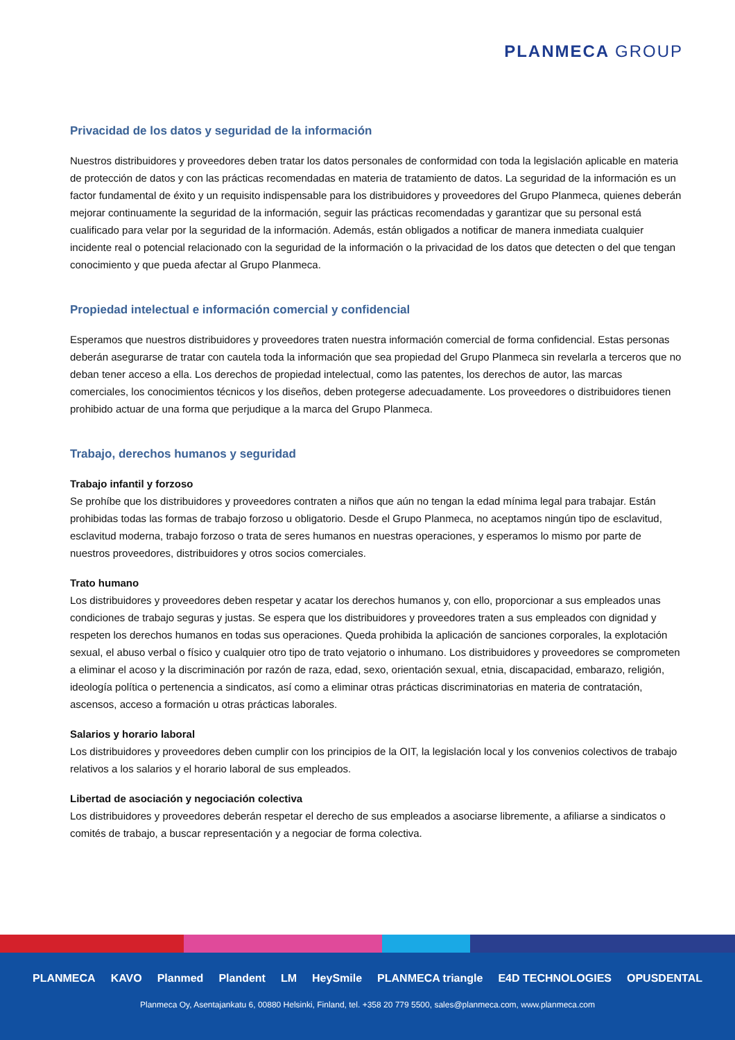PLANMECA GROUP
Privacidad de los datos y seguridad de la información
Nuestros distribuidores y proveedores deben tratar los datos personales de conformidad con toda la legislación aplicable en materia de protección de datos y con las prácticas recomendadas en materia de tratamiento de datos. La seguridad de la información es un factor fundamental de éxito y un requisito indispensable para los distribuidores y proveedores del Grupo Planmeca, quienes deberán mejorar continuamente la seguridad de la información, seguir las prácticas recomendadas y garantizar que su personal está cualificado para velar por la seguridad de la información. Además, están obligados a notificar de manera inmediata cualquier incidente real o potencial relacionado con la seguridad de la información o la privacidad de los datos que detecten o del que tengan conocimiento y que pueda afectar al Grupo Planmeca.
Propiedad intelectual e información comercial y confidencial
Esperamos que nuestros distribuidores y proveedores traten nuestra información comercial de forma confidencial. Estas personas deberán asegurarse de tratar con cautela toda la información que sea propiedad del Grupo Planmeca sin revelarla a terceros que no deban tener acceso a ella. Los derechos de propiedad intelectual, como las patentes, los derechos de autor, las marcas comerciales, los conocimientos técnicos y los diseños, deben protegerse adecuadamente. Los proveedores o distribuidores tienen prohibido actuar de una forma que perjudique a la marca del Grupo Planmeca.
Trabajo, derechos humanos y seguridad
Trabajo infantil y forzoso
Se prohíbe que los distribuidores y proveedores contraten a niños que aún no tengan la edad mínima legal para trabajar. Están prohibidas todas las formas de trabajo forzoso u obligatorio. Desde el Grupo Planmeca, no aceptamos ningún tipo de esclavitud, esclavitud moderna, trabajo forzoso o trata de seres humanos en nuestras operaciones, y esperamos lo mismo por parte de nuestros proveedores, distribuidores y otros socios comerciales.
Trato humano
Los distribuidores y proveedores deben respetar y acatar los derechos humanos y, con ello, proporcionar a sus empleados unas condiciones de trabajo seguras y justas. Se espera que los distribuidores y proveedores traten a sus empleados con dignidad y respeten los derechos humanos en todas sus operaciones. Queda prohibida la aplicación de sanciones corporales, la explotación sexual, el abuso verbal o físico y cualquier otro tipo de trato vejatorio o inhumano. Los distribuidores y proveedores se comprometen a eliminar el acoso y la discriminación por razón de raza, edad, sexo, orientación sexual, etnia, discapacidad, embarazo, religión, ideología política o pertenencia a sindicatos, así como a eliminar otras prácticas discriminatorias en materia de contratación, ascensos, acceso a formación u otras prácticas laborales.
Salarios y horario laboral
Los distribuidores y proveedores deben cumplir con los principios de la OIT, la legislación local y los convenios colectivos de trabajo relativos a los salarios y el horario laboral de sus empleados.
Libertad de asociación y negociación colectiva
Los distribuidores y proveedores deberán respetar el derecho de sus empleados a asociarse libremente, a afiliarse a sindicatos o comités de trabajo, a buscar representación y a negociar de forma colectiva.
PLANMECA KAVO Planmed Plandent LM HeySmile PLANMECA triangle E4D TECHNOLOGIES OPUSDENTAL
Planmeca Oy, Asentajankatu 6, 00880 Helsinki, Finland, tel. +358 20 779 5500, sales@planmeca.com, www.planmeca.com